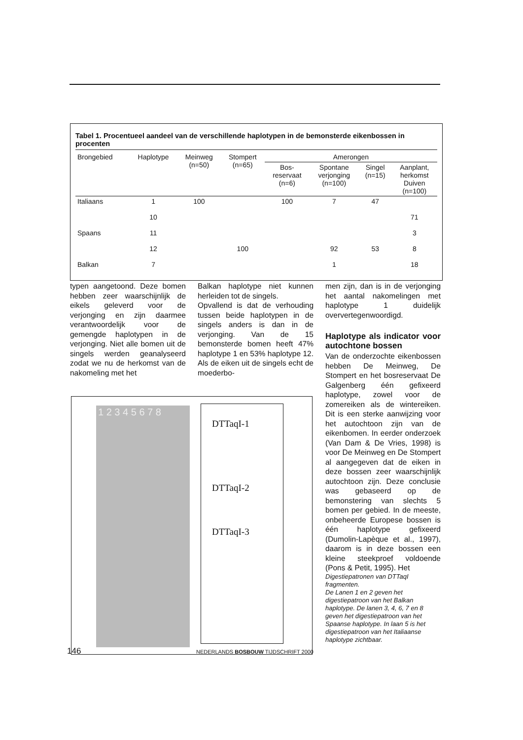Tabel 1. Procentueel aandeel van de verschillende haplotypen in de bemonsterde eikenbossen in procenten
| Brongebied | Haplotype | Meinweg (n=50) | Stompert (n=65) | Amerongen | | | |
| --- | --- | --- | --- | --- | --- | --- | --- |
| | | | | Bos- reservaat (n=6) | Spontane verjonging (n=100) | Singel (n=15) | Aanplant, herkomst Duiven (n=100) |
| Italiaans | 1 | 100 | | 100 | 7 | 47 | |
| | 10 | | | | | | 71 |
| Spaans | 11 | | | | | | 3 |
| | 12 | | 100 | | 92 | 53 | 8 |
| Balkan | 7 | | | | 1 | | 18 |
typen aangetoond. Deze bomen hebben zeer waarschijnlijk de eikels geleverd voor de verjonging en zijn daarmee verantwoordelijk voor de gemengde haplotypen in de verjonging. Niet alle bomen uit de singels werden geanalyseerd zodat we nu de herkomst van de nakomeling met het
Balkan haplotype niet kunnen herleiden tot de singels.
Opvallend is dat de verhouding tussen beide haplotypen in de singels anders is dan in de verjonging. Van de 15 bemonsterde bomen heeft 47% haplotype 1 en 53% haplotype 12. Als de eiken uit de singels echt de moederbo-
1 2 3 4 5 6 7 8
DTTaqI-1
DTTaqI-2
DTTaqI-3
men zijn, dan is in de verjonging het aantal nakomelingen met haplotype 1 duidelijk oververtegenwoordigd.
Haplotype als indicator voor autochtone bossen
Van de onderzochte eikenbossen hebben De Meinweg, De Stompert en het bosreservaat De Galgenberg één gefixeerd haplotype, zowel voor de zomereiken als de wintereiken. Dit is een sterke aanwijzing voor het autochtoon zijn van de eikenbomen. In eerder onderzoek (Van Dam & De Vries, 1998) is voor De Meinweg en De Stompert al aangegeven dat de eiken in deze bossen zeer waarschijnlijk autochtoon zijn. Deze conclusie was gebaseerd op de bemonstering van slechts 5 bomen per gebied. In de meeste, onbeheerde Europese bossen is één haplotype gefixeerd (Dumolin-Lapèque et al., 1997), daarom is in deze bossen een kleine steekproef voldoende (Pons & Petit, 1995). Het
Digestiepatronen van DTTaqI fragmenten.
De Lanen 1 en 2 geven het digestiepatroon van het Balkan haplotype. De lanen 3, 4, 6, 7 en 8 geven het digestiepatroon van het Spaanse haplotype. In laan 5 is het digestiepatroon van het Italiaanse haplotype zichtbaar.
146 NEDERLANDS BOSBOUW TIJDSCHRIFT 2000